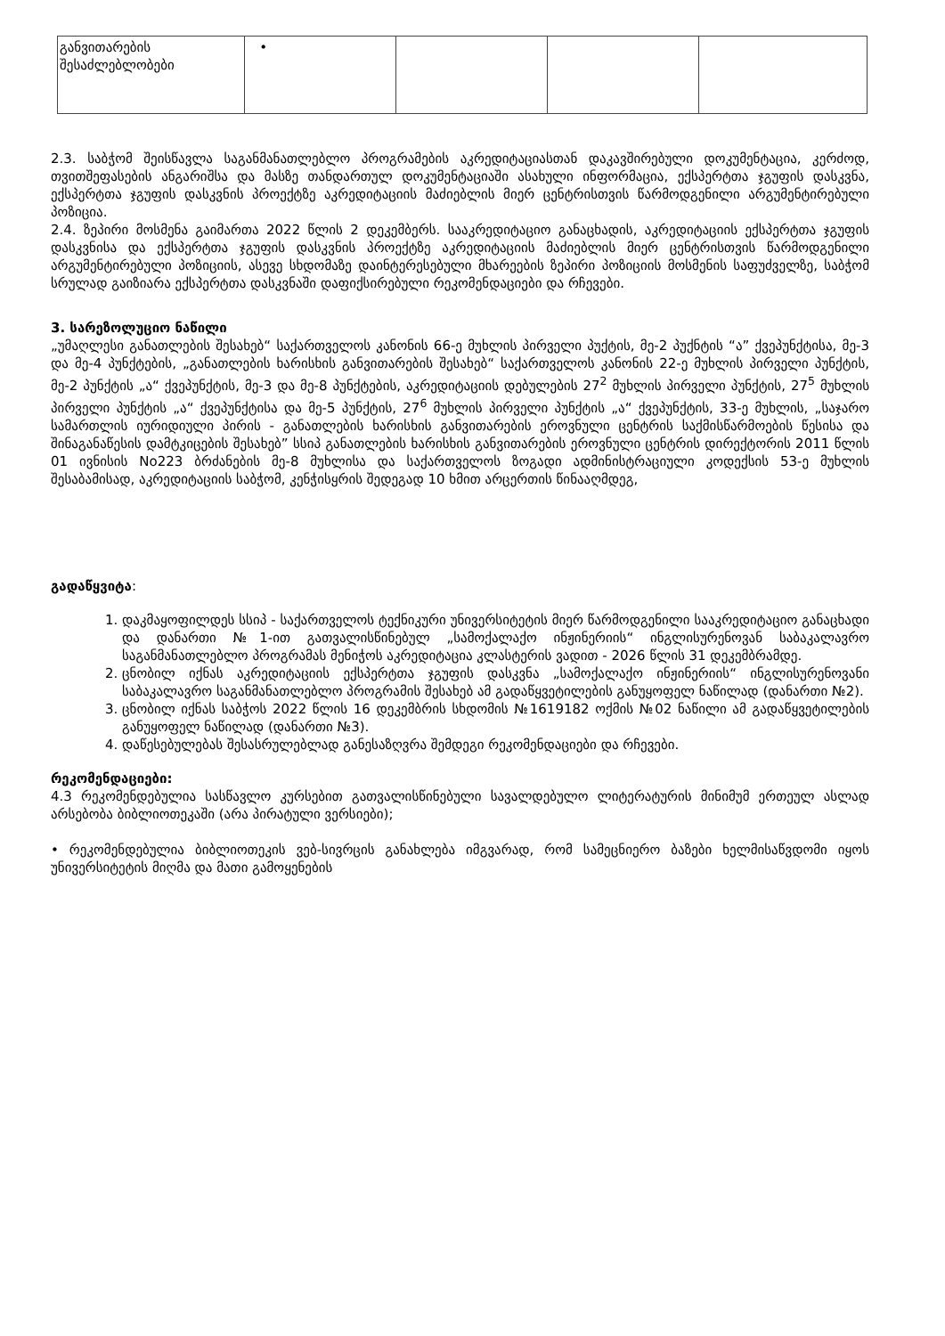| განვითარების შესაძლებლობები | • | | | |
2.3. საბჭომ შეისწავლა საგანმანათლებლო პროგრამების აკრედიტაციასთან დაკავშირებული დოკუმენტაცია, კერძოდ, თვითშეფასების ანგარიშსა და მასზე თანდართულ დოკუმენტაციაში ასახული ინფორმაცია, ექსპერტთა ჯგუფის დასკვნა, ექსპერტთა ჯგუფის დასკვნის პროექტზე აკრედიტაციის მაძიებლის მიერ ცენტრისთვის წარმოდგენილი არგუმენტირებული პოზიცია.
2.4. ზეპირი მოსმენა გაიმართა 2022 წლის 2 დეკემბერს. სააკრედიტაციო განაცხადის, აკრედიტაციის ექსპერტთა ჯგუფის დასკვნისა და ექსპერტთა ჯგუფის დასკვნის პროექტზე აკრედიტაციის მაძიებლის მიერ ცენტრისთვის წარმოდგენილი არგუმენტირებული პოზიციის, ასევე სხდომაზე დაინტერესებული მხარეების ზეპირი პოზიციის მოსმენის საფუძველზე, საბჭომ სრულად გაიზიარა ექსპერტთა დასკვნაში დაფიქსირებული რეკომენდაციები და რჩევები.
3. სარეზოლუციო ნაწილი
„უმაღლესი განათლების შესახებ“ საქართველოს კანონის 66-ე მუხლის პირველი პუქტის, მე-2 პუქნტის “ა” ქვეპუნქტისა, მე-3 და მე-4 პუნქტების, „განათლების ხარისხის განვითარების შესახებ“ საქართველოს კანონის 22-ე მუხლის პირველი პუნქტის, მე-2 პუნქტის „ა“ ქვეპუნქტის, მე-3 და მე-8 პუნქტების, აკრედიტაციის დებულების 27<sup>2</sup> მუხლის პირველი პუნქტის, 27<sup>5</sup> მუხლის პირველი პუნქტის „ა“ ქვეპუნქტისა და მე-5 პუნქტის, 27<sup>6</sup> მუხლის პირველი პუნქტის „ა“ ქვეპუნქტის, 33-ე მუხლის, „საჯარო სამართლის იურიდიული პირის - განათლების ხარისხის განვითარების ეროვნული ცენტრის საქმისწარმოების წესისა და შინაგანაწესის დამტკიცების შესახებ” სსიპ განათლების ხარისხის განვითარების ეროვნული ცენტრის დირექტორის 2011 წლის 01 ივნისის No223 ბრძანების მე-8 მუხლისა და საქართველოს ზოგადი ადმინისტრაციული კოდექსის 53-ე მუხლის შესაბამისად, აკრედიტაციის საბჭომ, კენჭისყრის შედეგად 10 ხმით არცერთის წინააღმდეგ,
გადაწყვიტა:
1. დაკმაყოფილდეს სსიპ - საქართველოს ტექნიკური უნივერსიტეტის მიერ წარმოდგენილი სააკრედიტაციო განაცხადი და დანართი №1-ით გათვალისწინებულ „სამოქალაქო ინჟინერიის“ ინგლისურენოვან საბაკალავრო საგანმანათლებლო პროგრამას მენიჭოს აკრედიტაცია კლასტერის ვადით - 2026 წლის 31 დეკემბრამდე.
2. ცნობილ იქნას აკრედიტაციის ექსპერტთა ჯგუფის დასკვნა „სამოქალაქო ინჟინერიის“ ინგლისურენოვანი საბაკალავრო საგანმანათლებლო პროგრამის შესახებ ამ გადაწყვეტილების განუყოფელ ნაწილად (დანართი №2).
3. ცნობილ იქნას საბჭოს 2022 წლის 16 დეკემბრის სხდომის №1619182 ოქმის №02 ნაწილი ამ გადაწყვეტილების განუყოფელ ნაწილად (დანართი №3).
4. დაწესებულებას შესასრულებლად განესაზღვრა შემდეგი რეკომენდაციები და რჩევები.
რეკომენდაციები:
4.3 რეკომენდებულია სასწავლო კურსებით გათვალისწინებული სავალდებულო ლიტერატურის მინიმუმ ერთეულ ასლად არსებობა ბიბლიოთეკაში (არა პირატული ვერსიები);
• რეკომენდებულია ბიბლიოთეკის ვებ-სივრცის განახლება იმგვარად, რომ სამეცნიერო ბაზები ხელმისაწვდომი იყოს უნივერსიტეტის მიღმა და მათი გამოყენების